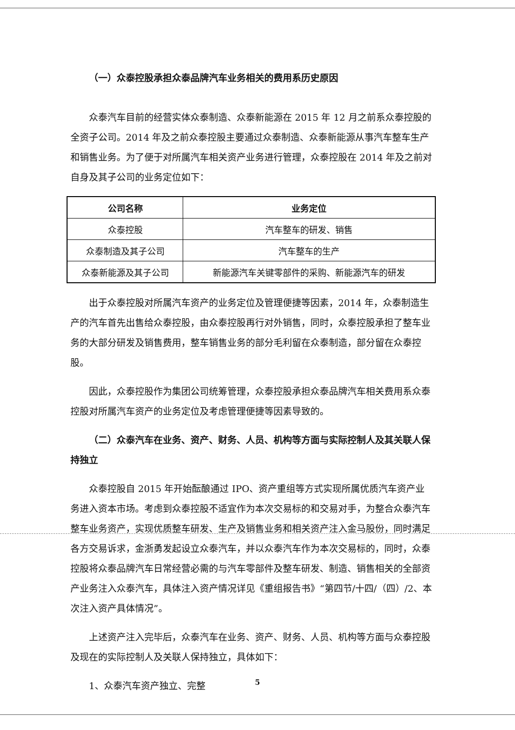（一）众泰控股承担众泰品牌汽车业务相关的费用系历史原因
众泰汽车目前的经营实体众泰制造、众泰新能源在 2015 年 12 月之前系众泰控股的全资子公司。2014 年及之前众泰控股主要通过众泰制造、众泰新能源从事汽车整车生产和销售业务。为了便于对所属汽车相关资产业务进行管理，众泰控股在 2014 年及之前对自身及其子公司的业务定位如下：
| 公司名称 | 业务定位 |
| --- | --- |
| 众泰控股 | 汽车整车的研发、销售 |
| 众泰制造及其子公司 | 汽车整车的生产 |
| 众泰新能源及其子公司 | 新能源汽车关键零部件的采购、新能源汽车的研发 |
出于众泰控股对所属汽车资产的业务定位及管理便捷等因素，2014 年，众泰制造生产的汽车首先出售给众泰控股，由众泰控股再行对外销售，同时，众泰控股承担了整车业务的大部分研发及销售费用，整车销售业务的部分毛利留在众泰制造，部分留在众泰控股。
因此，众泰控股作为集团公司统筹管理，众泰控股承担众泰品牌汽车相关费用系众泰控股对所属汽车资产的业务定位及考虑管理便捷等因素导致的。
（二）众泰汽车在业务、资产、财务、人员、机构等方面与实际控制人及其关联人保持独立
众泰控股自 2015 年开始酝酿通过 IPO、资产重组等方式实现所属优质汽车资产业务进入资本市场。考虑到众泰控股不适宜作为本次交易标的和交易对手，为整合众泰汽车整车业务资产，实现优质整车研发、生产及销售业务和相关资产注入金马股份，同时满足各方交易诉求，金浙勇发起设立众泰汽车，并以众泰汽车作为本次交易标的，同时，众泰控股将众泰品牌汽车日常经营必需的与汽车零部件及整车研发、制造、销售相关的全部资产业务注入众泰汽车，具体注入资产情况详见《重组报告书》“第四节/十四/（四）/2、本次注入资产具体情况”。
上述资产注入完毕后，众泰汽车在业务、资产、财务、人员、机构等方面与众泰控股及现在的实际控制人及关联人保持独立，具体如下：
1、众泰汽车资产独立、完整
5